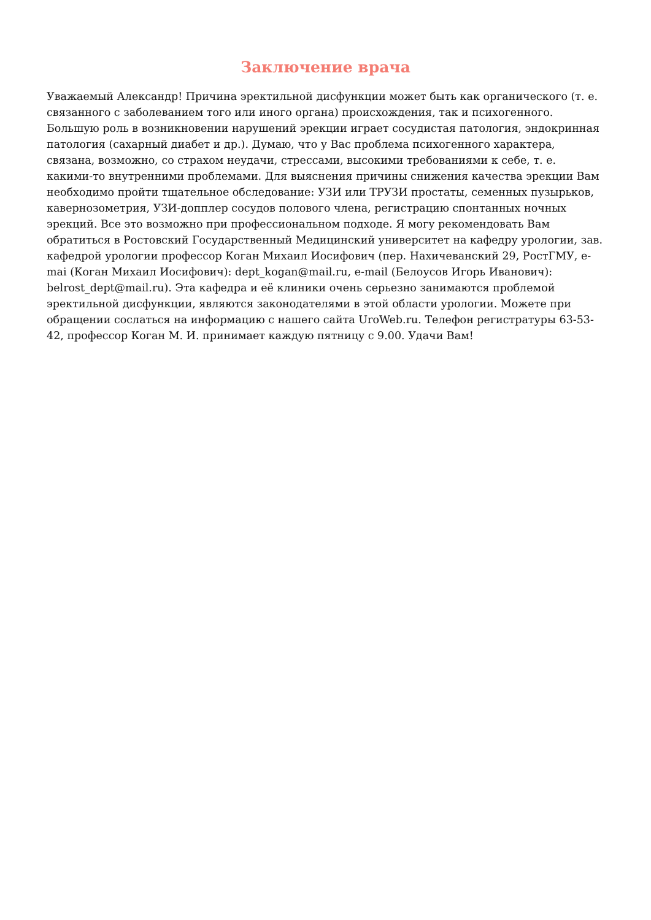Заключение врача
Уважаемый Александр! Причина эректильной дисфункции может быть как органического (т. е. связанного с заболеванием того или иного органа) происхождения, так и психогенного. Большую роль в возникновении нарушений эрекции играет сосудистая патология, эндокринная патология (сахарный диабет и др.). Думаю, что у Вас проблема психогенного характера, связана, возможно, со страхом неудачи, стрессами, высокими требованиями к себе, т. е. какими-то внутренними проблемами. Для выяснения причины снижения качества эрекции Вам необходимо пройти тщательное обследование: УЗИ или ТРУЗИ простаты, семенных пузырьков, кавернозометрия, УЗИ-допплер сосудов полового члена, регистрацию спонтанных ночных эрекций. Все это возможно при профессиональном подходе. Я могу рекомендовать Вам обратиться в Ростовский Государственный Медицинский университет на кафедру урологии, зав. кафедрой урологии профессор Коган Михаил Иосифович (пер. Нахичеванский 29, РостГМУ, e-mai (Коган Михаил Иосифович): dept_kogan@mail.ru, e-mail (Белоусов Игорь Иванович): belrost_dept@mail.ru). Эта кафедра и её клиники очень серьезно занимаются проблемой эректильной дисфункции, являются законодателями в этой области урологии. Можете при обращении сослаться на информацию с нашего сайта UroWeb.ru. Телефон регистратуры 63-53-42, профессор Коган М. И. принимает каждую пятницу с 9.00. Удачи Вам!